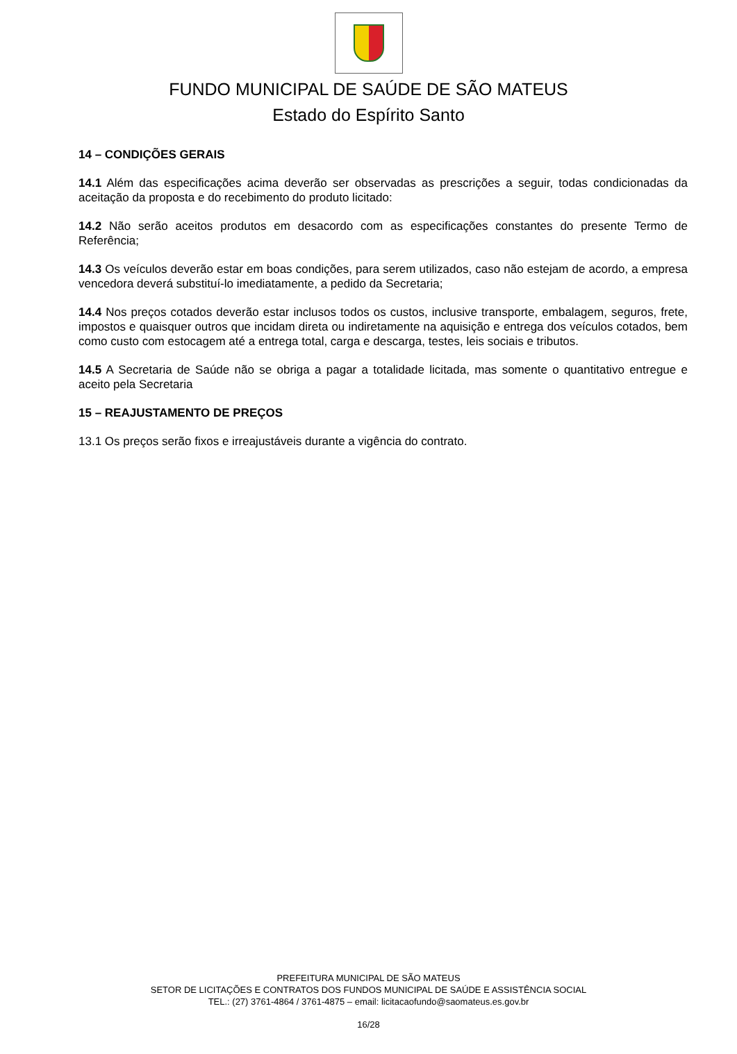FUNDO MUNICIPAL DE SAÚDE DE SÃO MATEUS
Estado do Espírito Santo
14 – CONDIÇÕES GERAIS
14.1 Além das especificações acima deverão ser observadas as prescrições a seguir, todas condicionadas da aceitação da proposta e do recebimento do produto licitado:
14.2 Não serão aceitos produtos em desacordo com as especificações constantes do presente Termo de Referência;
14.3 Os veículos deverão estar em boas condições, para serem utilizados, caso não estejam de acordo, a empresa vencedora deverá substituí-lo imediatamente, a pedido da Secretaria;
14.4 Nos preços cotados deverão estar inclusos todos os custos, inclusive transporte, embalagem, seguros, frete, impostos e quaisquer outros que incidam direta ou indiretamente na aquisição e entrega dos veículos cotados, bem como custo com estocagem até a entrega total, carga e descarga, testes, leis sociais e tributos.
14.5 A Secretaria de Saúde não se obriga a pagar a totalidade licitada, mas somente o quantitativo entregue e aceito pela Secretaria
15 – REAJUSTAMENTO DE PREÇOS
13.1 Os preços serão fixos e irreajustáveis durante a vigência do contrato.
PREFEITURA MUNICIPAL DE SÃO MATEUS
SETOR DE LICITAÇÕES E CONTRATOS DOS FUNDOS MUNICIPAL DE SAÚDE E ASSISTÊNCIA SOCIAL
TEL.: (27) 3761-4864 / 3761-4875 – email: licitacaofundo@saomateus.es.gov.br
16/28